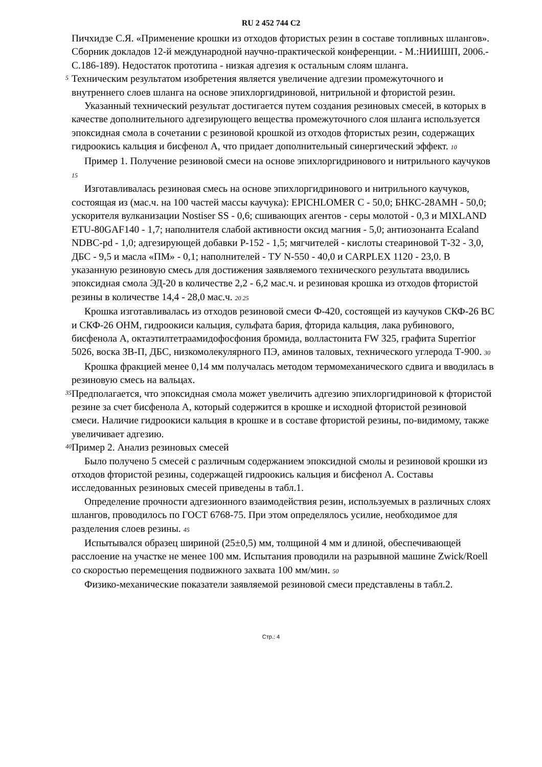RU 2 452 744 C2
Пичхидзе С.Я. «Применение крошки из отходов фтористых резин в составе топливных шлангов». Сборник докладов 12-й международной научно-практической конференции. - М.:НИИШП, 2006.-С.186-189). Недостаток прототипа - низкая адгезия к остальным слоям шланга.
5
Техническим результатом изобретения является увеличение адгезии промежуточного и внутреннего слоев шланга на основе эпихлоргидриновой, нитрильной и фтористой резин.
Указанный технический результат достигается путем создания резиновых смесей, в которых в качестве дополнительного адгезирующего вещества промежуточного слоя шланга используется эпоксидная смола в сочетании с резиновой крошкой из отходов фтористых резин, содержащих гидроокись кальция и бисфенол А, что придает дополнительный синергический эффект. 10
Пример 1. Получение резиновой смеси на основе эпихлоргидринового и нитрильного каучуков 15
Изготавливалась резиновая смесь на основе эпихлоргидринового и нитрильного каучуков, состоящая из (мас.ч. на 100 частей массы каучука): EPICHLOMER C - 50,0; БНКС-28АМН - 50,0; ускорителя вулканизации Nostiser SS - 0,6; сшивающих агентов - серы молотой - 0,3 и MIXLAND ETU-80GAF140 - 1,7; наполнителя слабой активности оксид магния - 5,0; антиозонанта Ecaland NDBC-pd - 1,0; адгезирующей добавки Р-152 - 1,5; мягчителей - кислоты стеариновой Т-32 - 3,0, ДБС - 9,5 и масла «ПМ» - 0,1; наполнителей - ТУ N-550 - 40,0 и CARPLEX 1120 - 23,0. В указанную резиновую смесь для достижения заявляемого технического результата вводились эпоксидная смола ЭД-20 в количестве 2,2 - 6,2 мас.ч. и резиновая крошка из отходов фтористой резины в количестве 14,4 - 28,0 мас.ч. 20 25
Крошка изготавливалась из отходов резиновой смеси Ф-420, состоящей из каучуков СКФ-26 ВС и СКФ-26 ОНМ, гидроокиси кальция, сульфата бария, фторида кальция, лака рубинового, бисфенола А, октаэтилтетраамидофосфония бромида, волластонита FW 325, графита Superrior 5026, воска ЗВ-П, ДБС, низкомолекулярного ПЭ, аминов таловых, технического углерода Т-900. 30
Крошка фракцией менее 0,14 мм получалась методом термомеханического сдвига и вводилась в резиновую смесь на вальцах.
35
Предполагается, что эпоксидная смола может увеличить адгезию эпихлоргидриновой к фтористой резине за счет бисфенола А, который содержится в крошке и исходной фтористой резиновой смеси. Наличие гидроокиси кальция в крошке и в составе фтористой резины, по-видимому, также увеличивает адгезию.
40
Пример 2. Анализ резиновых смесей
Было получено 5 смесей с различным содержанием эпоксидной смолы и резиновой крошки из отходов фтористой резины, содержащей гидроокись кальция и бисфенол А. Составы исследованных резиновых смесей приведены в табл.1.
Определение прочности адгезионного взаимодействия резин, используемых в различных слоях шлангов, проводилось по ГОСТ 6768-75. При этом определялось усилие, необходимое для разделения слоев резины. 45
Испытывался образец шириной (25±0,5) мм, толщиной 4 мм и длиной, обеспечивающей расслоение на участке не менее 100 мм. Испытания проводили на разрывной машине Zwick/Roell со скоростью перемещения подвижного захвата 100 мм/мин. 50
Физико-механические показатели заявляемой резиновой смеси представлены в табл.2.
Стр.: 4